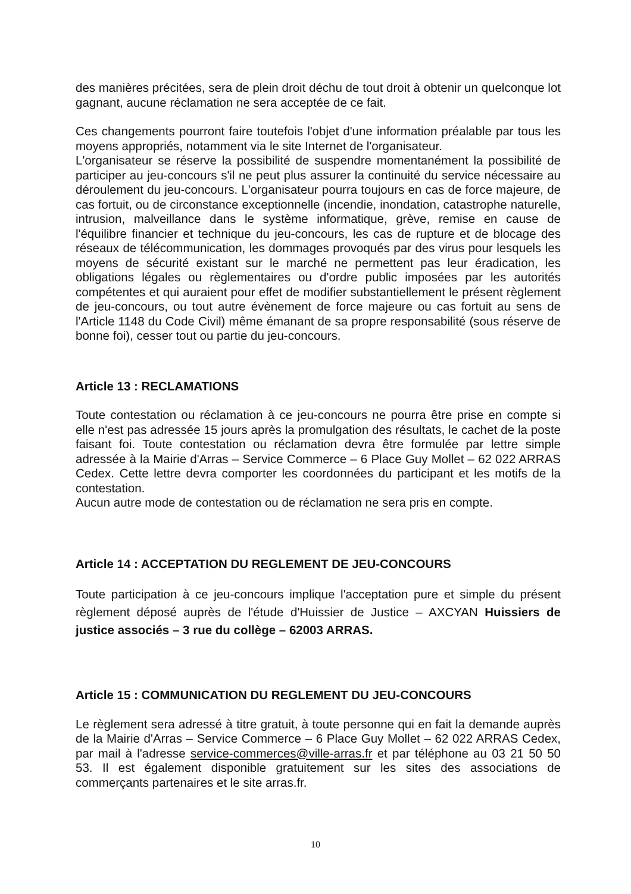des manières précitées, sera de plein droit déchu de tout droit à obtenir un quelconque lot gagnant, aucune réclamation ne sera acceptée de ce fait.
Ces changements pourront faire toutefois l'objet d'une information préalable par tous les moyens appropriés, notamment via le site Internet de l'organisateur.
L'organisateur se réserve la possibilité de suspendre momentanément la possibilité de participer au jeu-concours s'il ne peut plus assurer la continuité du service nécessaire au déroulement du jeu-concours. L'organisateur pourra toujours en cas de force majeure, de cas fortuit, ou de circonstance exceptionnelle (incendie, inondation, catastrophe naturelle, intrusion, malveillance dans le système informatique, grève, remise en cause de l'équilibre financier et technique du jeu-concours, les cas de rupture et de blocage des réseaux de télécommunication, les dommages provoqués par des virus pour lesquels les moyens de sécurité existant sur le marché ne permettent pas leur éradication, les obligations légales ou règlementaires ou d'ordre public imposées par les autorités compétentes et qui auraient pour effet de modifier substantiellement le présent règlement de jeu-concours, ou tout autre évènement de force majeure ou cas fortuit au sens de l'Article 1148 du Code Civil) même émanant de sa propre responsabilité (sous réserve de bonne foi), cesser tout ou partie du jeu-concours.
Article 13 : RECLAMATIONS
Toute contestation ou réclamation à ce jeu-concours ne pourra être prise en compte si elle n'est pas adressée 15 jours après la promulgation des résultats, le cachet de la poste faisant foi. Toute contestation ou réclamation devra être formulée par lettre simple adressée à la Mairie d'Arras – Service Commerce – 6 Place Guy Mollet – 62 022 ARRAS Cedex. Cette lettre devra comporter les coordonnées du participant et les motifs de la contestation.
Aucun autre mode de contestation ou de réclamation ne sera pris en compte.
Article 14 : ACCEPTATION DU REGLEMENT DE JEU-CONCOURS
Toute participation à ce jeu-concours implique l'acceptation pure et simple du présent règlement déposé auprès de l'étude d'Huissier de Justice – AXCYAN Huissiers de justice associés – 3 rue du collège – 62003 ARRAS.
Article 15 : COMMUNICATION DU REGLEMENT DU JEU-CONCOURS
Le règlement sera adressé à titre gratuit, à toute personne qui en fait la demande auprès de la Mairie d'Arras – Service Commerce – 6 Place Guy Mollet – 62 022 ARRAS Cedex, par mail à l'adresse service-commerces@ville-arras.fr et par téléphone au 03 21 50 50 53. Il est également disponible gratuitement sur les sites des associations de commerçants partenaires et le site arras.fr.
10